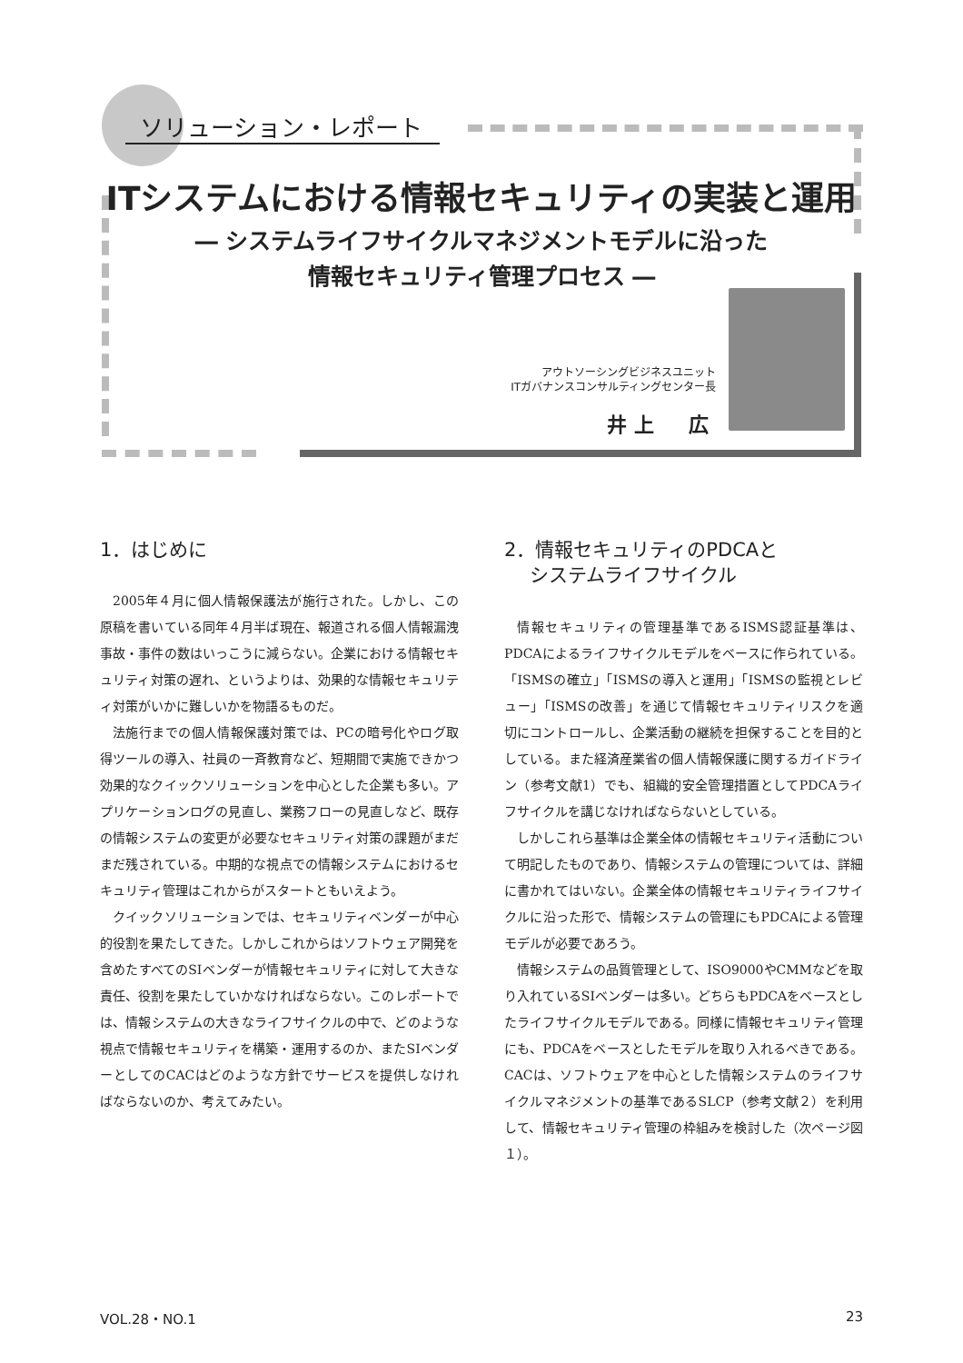ソリューション・レポート
ITシステムにおける情報セキュリティの実装と運用
― システムライフサイクルマネジメントモデルに沿った
情報セキュリティ管理プロセス ―
アウトソーシングビジネスユニット
ITガバナンスコンサルティングセンター長
井上　広
1．はじめに
2005年４月に個人情報保護法が施行された。しかし、この原稿を書いている同年４月半ば現在、報道される個人情報漏洩事故・事件の数はいっこうに減らない。企業における情報セキュリティ対策の遅れ、というよりは、効果的な情報セキュリティ対策がいかに難しいかを物語るものだ。
法施行までの個人情報保護対策では、PCの暗号化やログ取得ツールの導入、社員の一斉教育など、短期間で実施できかつ効果的なクイックソリューションを中心とした企業も多い。アプリケーションログの見直し、業務フローの見直しなど、既存の情報システムの変更が必要なセキュリティ対策の課題がまだまだ残されている。中期的な視点での情報システムにおけるセキュリティ管理はこれからがスタートともいえよう。
クイックソリューションでは、セキュリティベンダーが中心的役割を果たしてきた。しかしこれからはソフトウェア開発を含めたすべてのSIベンダーが情報セキュリティに対して大きな責任、役割を果たしていかなければならない。このレポートでは、情報システムの大きなライフサイクルの中で、どのような視点で情報セキュリティを構築・運用するのか、またSIベンダーとしてのCACはどのような方針でサービスを提供しなければならないのか、考えてみたい。
2．情報セキュリティのPDCAと
　 システムライフサイクル
情報セキュリティの管理基準であるISMS認証基準は、PDCAによるライフサイクルモデルをベースに作られている。「ISMSの確立」「ISMSの導入と運用」「ISMSの監視とレビュー」「ISMSの改善」を通じて情報セキュリティリスクを適切にコントロールし、企業活動の継続を担保することを目的としている。また経済産業省の個人情報保護に関するガイドライン（参考文献1）でも、組織的安全管理措置としてPDCAライフサイクルを講じなければならないとしている。
しかしこれら基準は企業全体の情報セキュリティ活動について明記したものであり、情報システムの管理については、詳細に書かれてはいない。企業全体の情報セキュリティライフサイクルに沿った形で、情報システムの管理にもPDCAによる管理モデルが必要であろう。
情報システムの品質管理として、ISO9000やCMMなどを取り入れているSIベンダーは多い。どちらもPDCAをベースとしたライフサイクルモデルである。同様に情報セキュリティ管理にも、PDCAをベースとしたモデルを取り入れるべきである。CACは、ソフトウェアを中心とした情報システムのライフサイクルマネジメントの基準であるSLCP（参考文献２）を利用して、情報セキュリティ管理の枠組みを検討した（次ページ図１）。
VOL.28・NO.1 23